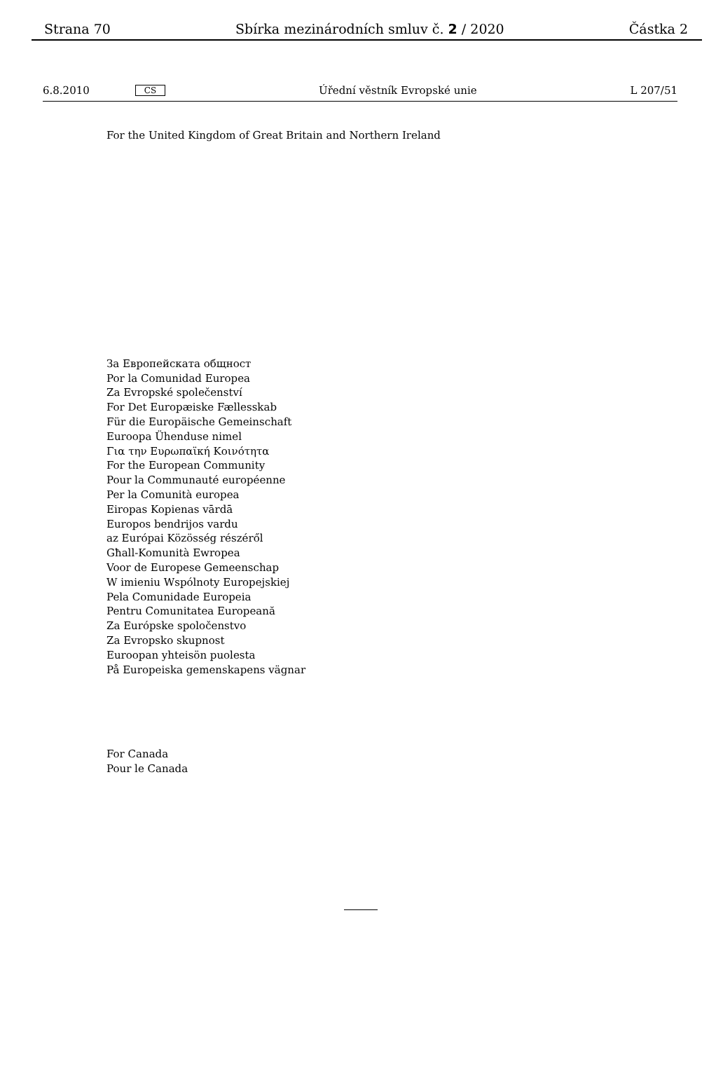Strana 70 Sbírka mezinárodních smluv č. 2 / 2020 Částka 2
6.8.2010 CS Úřední věstník Evropské unie L 207/51
For the United Kingdom of Great Britain and Northern Ireland
За Европейската общност
Por la Comunidad Europea
Za Evropské společenství
For Det Europæiske Fællesskab
Für die Europäische Gemeinschaft
Euroopa Ühenduse nimel
Για την Ευρωπαϊκή Κοινότητα
For the European Community
Pour la Communauté européenne
Per la Comunità europea
Eiropas Kopienas vārdā
Europos bendrijos vardu
az Európai Közösség részéről
Għall-Komunità Ewropea
Voor de Europese Gemeenschap
W imieniu Wspólnoty Europejskiej
Pela Comunidade Europeia
Pentru Comunitatea Europeană
Za Európske spoločenstvo
Za Evropsko skupnost
Euroopan yhteisön puolesta
På Europeiska gemenskapens vägnar
For Canada
Pour le Canada